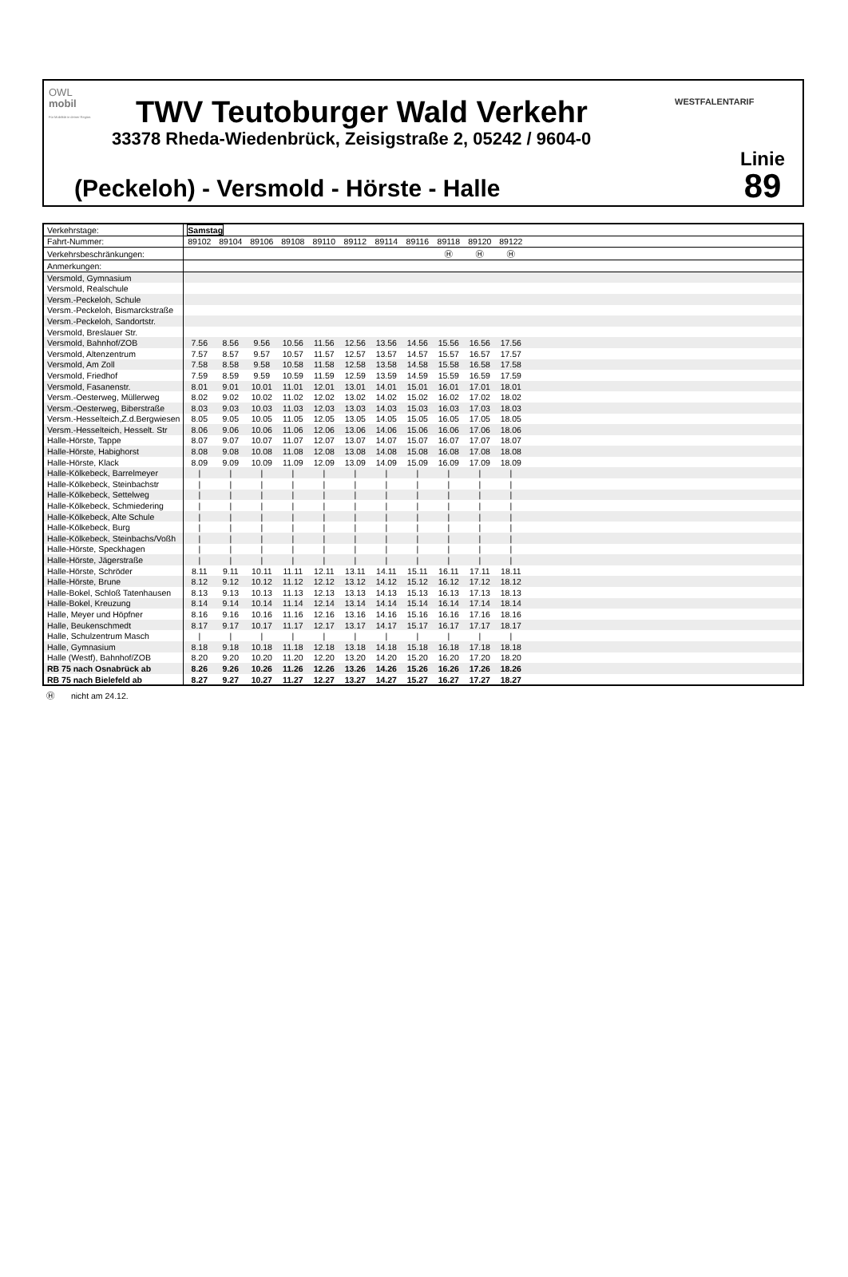OWL
mobil
Für Mobilität in deiner Region.
TWV Teutoburger Wald Verkehr WESTFALENTARIF
33378 Rheda-Wiedenbrück, Zeisigstraße 2, 05242 / 9604-0
(Peckeloh) - Versmold - Hörste - Halle
Linie
89
| Verkehrstage: | Samstag | | | | | | | | | | | |
| Fahrt-Nummer: | 89102 | 89104 | 89106 | 89108 | 89110 | 89112 | 89114 | 89116 | 89118 | 89120 | 89122 | |
| Verkehrsbeschränkungen: | | | | | | | | | Ⓗ | Ⓗ | Ⓗ | |
| Anmerkungen: | | | | | | | | | | | | |
| Versmold, Gymnasium | | | | | | | | | | | | |
| Versmold, Realschule | | | | | | | | | | | | |
| Versm.-Peckeloh, Schule | | | | | | | | | | | | |
| Versm.-Peckeloh, Bismarckstraße | | | | | | | | | | | | |
| Versm.-Peckeloh, Sandortstr. | | | | | | | | | | | | |
| Versmold, Breslauer Str. | | | | | | | | | | | | |
| Versmold, Bahnhof/ZOB | 7.56 | 8.56 | 9.56 | 10.56 | 11.56 | 12.56 | 13.56 | 14.56 | 15.56 | 16.56 | 17.56 | |
| Versmold, Altenzentrum | 7.57 | 8.57 | 9.57 | 10.57 | 11.57 | 12.57 | 13.57 | 14.57 | 15.57 | 16.57 | 17.57 | |
| Versmold, Am Zoll | 7.58 | 8.58 | 9.58 | 10.58 | 11.58 | 12.58 | 13.58 | 14.58 | 15.58 | 16.58 | 17.58 | |
| Versmold, Friedhof | 7.59 | 8.59 | 9.59 | 10.59 | 11.59 | 12.59 | 13.59 | 14.59 | 15.59 | 16.59 | 17.59 | |
| Versmold, Fasanenstr. | 8.01 | 9.01 | 10.01 | 11.01 | 12.01 | 13.01 | 14.01 | 15.01 | 16.01 | 17.01 | 18.01 | |
| Versm.-Oesterweg, Müllerweg | 8.02 | 9.02 | 10.02 | 11.02 | 12.02 | 13.02 | 14.02 | 15.02 | 16.02 | 17.02 | 18.02 | |
| Versm.-Oesterweg, Biberstraße | 8.03 | 9.03 | 10.03 | 11.03 | 12.03 | 13.03 | 14.03 | 15.03 | 16.03 | 17.03 | 18.03 | |
| Versm.-Hesselteich,Z.d.Bergwiesen | 8.05 | 9.05 | 10.05 | 11.05 | 12.05 | 13.05 | 14.05 | 15.05 | 16.05 | 17.05 | 18.05 | |
| Versm.-Hesselteich, Hesselt. Str | 8.06 | 9.06 | 10.06 | 11.06 | 12.06 | 13.06 | 14.06 | 15.06 | 16.06 | 17.06 | 18.06 | |
| Halle-Hörste, Tappe | 8.07 | 9.07 | 10.07 | 11.07 | 12.07 | 13.07 | 14.07 | 15.07 | 16.07 | 17.07 | 18.07 | |
| Halle-Hörste, Habighorst | 8.08 | 9.08 | 10.08 | 11.08 | 12.08 | 13.08 | 14.08 | 15.08 | 16.08 | 17.08 | 18.08 | |
| Halle-Hörste, Klack | 8.09 | 9.09 | 10.09 | 11.09 | 12.09 | 13.09 | 14.09 | 15.09 | 16.09 | 17.09 | 18.09 | |
| Halle-Kölkebeck, Barrelmeyer | / | / | / | / | / | / | / | / | / | / | / | |
| Halle-Kölkebeck, Steinbachstr | / | / | / | / | / | / | / | / | / | / | / | |
| Halle-Kölkebeck, Settelweg | / | / | / | / | / | / | / | / | / | / | / | |
| Halle-Kölkebeck, Schmiedering | / | / | / | / | / | / | / | / | / | / | / | |
| Halle-Kölkebeck, Alte Schule | / | / | / | / | / | / | / | / | / | / | / | |
| Halle-Kölkebeck, Burg | / | / | / | / | / | / | / | / | / | / | / | |
| Halle-Kölkebeck, Steinbachs/Voßh | / | / | / | / | / | / | / | / | / | / | / | |
| Halle-Hörste, Speckhagen | / | / | / | / | / | / | / | / | / | / | / | |
| Halle-Hörste, Jägerstraße | / | / | / | / | / | / | / | / | / | / | / | |
| Halle-Hörste, Schröder | 8.11 | 9.11 | 10.11 | 11.11 | 12.11 | 13.11 | 14.11 | 15.11 | 16.11 | 17.11 | 18.11 | |
| Halle-Hörste, Brune | 8.12 | 9.12 | 10.12 | 11.12 | 12.12 | 13.12 | 14.12 | 15.12 | 16.12 | 17.12 | 18.12 | |
| Halle-Bokel, Schloß Tatenhausen | 8.13 | 9.13 | 10.13 | 11.13 | 12.13 | 13.13 | 14.13 | 15.13 | 16.13 | 17.13 | 18.13 | |
| Halle-Bokel, Kreuzung | 8.14 | 9.14 | 10.14 | 11.14 | 12.14 | 13.14 | 14.14 | 15.14 | 16.14 | 17.14 | 18.14 | |
| Halle, Meyer und Höpfner | 8.16 | 9.16 | 10.16 | 11.16 | 12.16 | 13.16 | 14.16 | 15.16 | 16.16 | 17.16 | 18.16 | |
| Halle, Beukenschmedt | 8.17 | 9.17 | 10.17 | 11.17 | 12.17 | 13.17 | 14.17 | 15.17 | 16.17 | 17.17 | 18.17 | |
| Halle, Schulzentrum Masch | / | / | / | / | / | / | / | / | / | / | / | |
| Halle, Gymnasium | 8.18 | 9.18 | 10.18 | 11.18 | 12.18 | 13.18 | 14.18 | 15.18 | 16.18 | 17.18 | 18.18 | |
| Halle (Westf), Bahnhof/ZOB | 8.20 | 9.20 | 10.20 | 11.20 | 12.20 | 13.20 | 14.20 | 15.20 | 16.20 | 17.20 | 18.20 | |
| RB 75 nach Osnabrück ab | 8.26 | 9.26 | 10.26 | 11.26 | 12.26 | 13.26 | 14.26 | 15.26 | 16.26 | 17.26 | 18.26 | |
| RB 75 nach Bielefeld ab | 8.27 | 9.27 | 10.27 | 11.27 | 12.27 | 13.27 | 14.27 | 15.27 | 16.27 | 17.27 | 18.27 | |
Ⓗ nicht am 24.12.